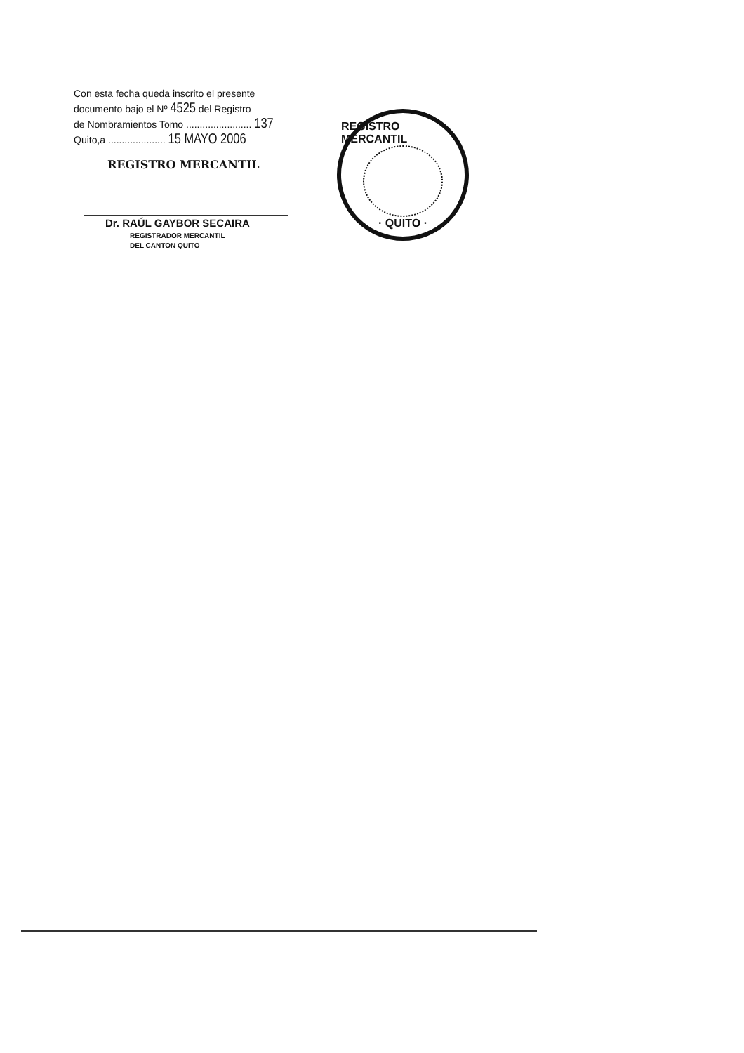Con esta fecha queda inscrito el presente
documento bajo el Nº 4525 del Registro
de Nombramientos Tomo ........................ 137
Quito,a ..................... 15 MAYO 2006
REGISTRO MERCANTIL
Dr. RAÚL GAYBOR SECAIRA
REGISTRADOR MERCANTIL
DEL CANTON QUITO
REGISTRO MERCANTIL
· QUITO ·